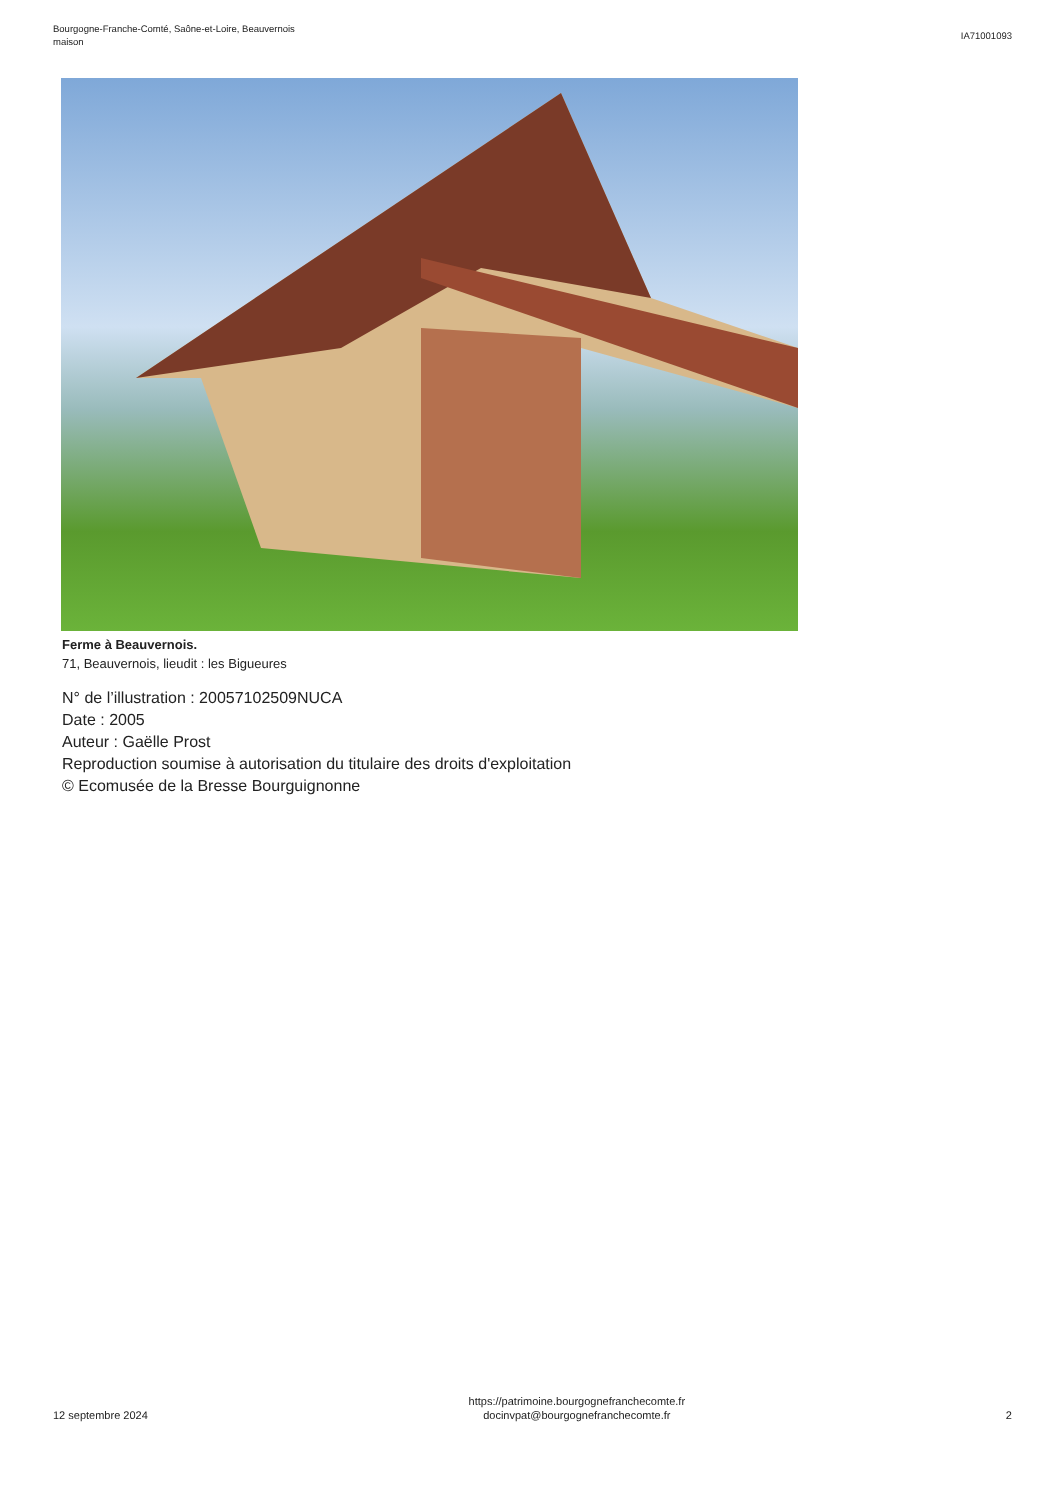Bourgogne-Franche-Comté, Saône-et-Loire, Beauvernois
maison
IA71001093
Ferme à Beauvernois.
71, Beauvernois, lieudit : les Bigueures
N° de l’illustration : 20057102509NUCA
Date : 2005
Auteur : Gaëlle Prost
Reproduction soumise à autorisation du titulaire des droits d'exploitation
© Ecomusée de la Bresse Bourguignonne
12 septembre 2024
https://patrimoine.bourgognefranchecomte.fr
docinvpat@bourgognefranchecomte.fr
2